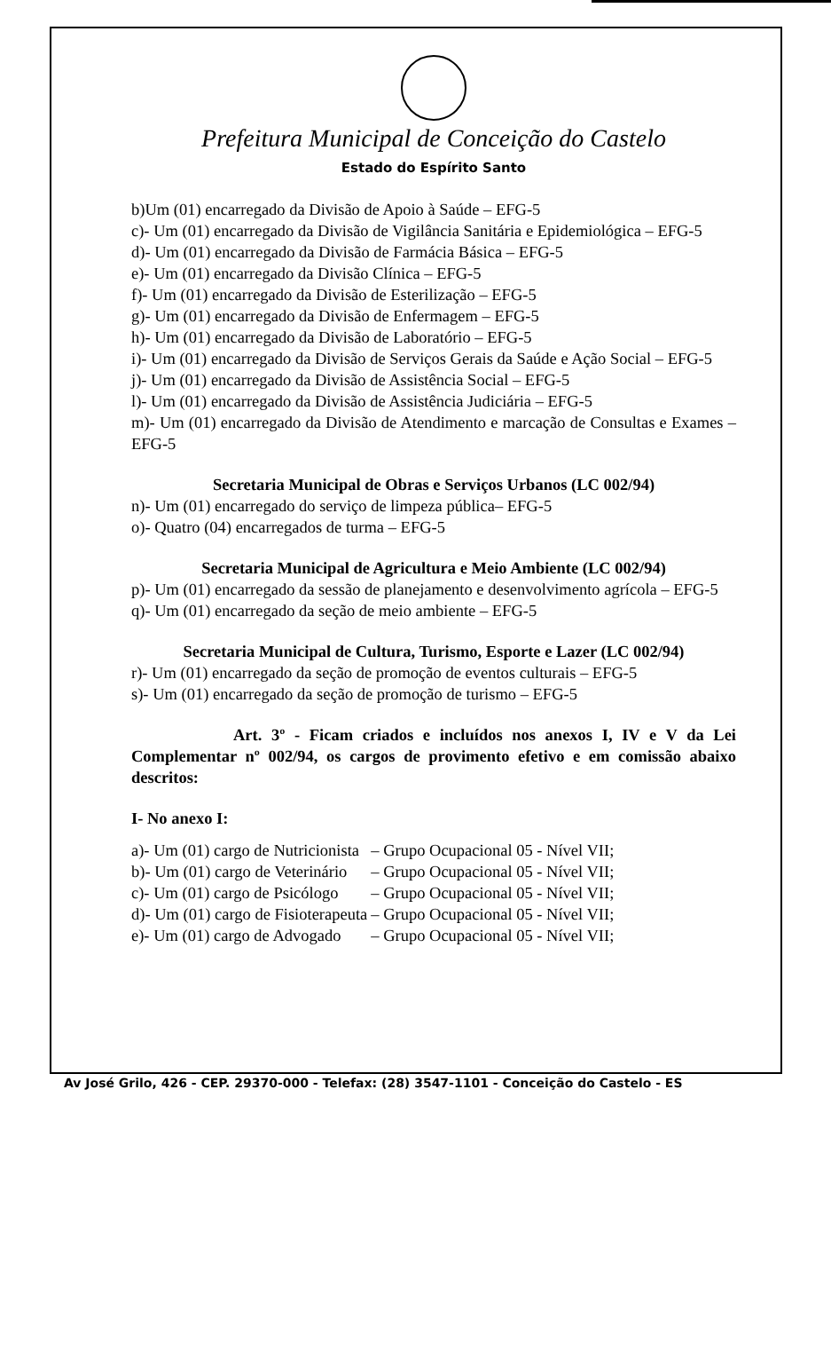Prefeitura Municipal de Conceição do Castelo
Estado do Espírito Santo
b)Um (01) encarregado da Divisão de Apoio à Saúde – EFG-5
c)- Um (01) encarregado da Divisão de Vigilância Sanitária e Epidemiológica – EFG-5
d)- Um (01) encarregado da Divisão de Farmácia Básica – EFG-5
e)- Um (01) encarregado da Divisão Clínica – EFG-5
f)- Um (01) encarregado da Divisão de Esterilização – EFG-5
g)- Um (01) encarregado da Divisão de Enfermagem – EFG-5
h)- Um (01) encarregado da Divisão de Laboratório – EFG-5
i)- Um (01) encarregado da Divisão de Serviços Gerais da Saúde e Ação Social – EFG-5
j)- Um (01) encarregado da Divisão de Assistência Social – EFG-5
l)- Um (01) encarregado da Divisão de Assistência Judiciária – EFG-5
m)- Um (01) encarregado da Divisão de Atendimento e marcação de Consultas e Exames – EFG-5
Secretaria Municipal de Obras e Serviços Urbanos (LC 002/94)
n)- Um (01) encarregado do serviço de limpeza pública– EFG-5
o)- Quatro (04) encarregados de turma – EFG-5
Secretaria Municipal de Agricultura e Meio Ambiente (LC 002/94)
p)- Um (01) encarregado da sessão de planejamento e desenvolvimento agrícola – EFG-5
q)- Um (01) encarregado da seção de meio ambiente – EFG-5
Secretaria Municipal de Cultura, Turismo, Esporte e Lazer (LC 002/94)
r)- Um (01) encarregado da seção de promoção de eventos culturais – EFG-5
s)- Um (01) encarregado da seção de promoção de turismo – EFG-5
Art. 3º - Ficam criados e incluídos nos anexos I, IV e V da Lei Complementar nº 002/94, os cargos de provimento efetivo e em comissão abaixo descritos:
I- No anexo I:
| a)- Um (01) cargo de Nutricionista | – Grupo Ocupacional 05 - Nível VII; |
| b)- Um (01) cargo de Veterinário | – Grupo Ocupacional 05 - Nível VII; |
| c)- Um (01) cargo de Psicólogo | – Grupo Ocupacional 05 - Nível VII; |
| d)- Um (01) cargo de Fisioterapeuta | – Grupo Ocupacional 05 - Nível VII; |
| e)- Um (01) cargo de Advogado | – Grupo Ocupacional 05 - Nível VII; |
Av José Grilo, 426 - CEP. 29370-000 - Telefax: (28) 3547-1101 - Conceição do Castelo - ES